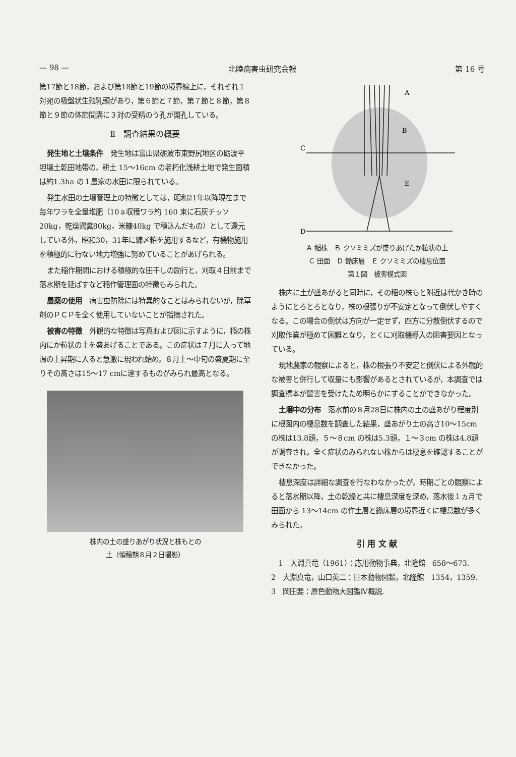— 98 — 北陸病害虫研究会報 第 16 号
第17節と18節，および第18節と19節の境界線上に，それぞれ１対宛の吸盤状生殖乳頭があり，第６節と７節，第７節と８節，第８節と９節の体節間溝に３対の受精のう孔が開孔している。
Ⅱ　調査結果の概要
発生地と土壌条件　発生地は富山県砺波市東野尻地区の砺波平坦壌土乾田地帯の，耕土 15～16cm の老朽化浅耕土地で発生面積は約1.3ha の１農家の水田に限られている。
発生水田の土壌管理上の特徴としては，昭和21年以降現在まで毎年ワラを全量堆肥（10ａ収穫ワラ約 160 束に石灰チッソ20kg，乾燥鶏糞80kg，米糠40kg で積込んだもの）として還元している外，昭和30，31年に練〆粕を施用するなど，有機物施用を積極的に行ない地力増強に努めていることがあげられる。
また稲作期間における積極的な田干しの励行と，刈取４日前まで落水期を延ばすなど稲作管理面の特徴もみられた。
農薬の使用　病害虫防除には特異的なことはみられないが，除草剤のＰＣＰを全く使用していないことが指摘された。
被害の特徴　外観的な特徴は写真および図に示すように，稲の株内にか粒状の土を盛あげることである。この症状は７月に入って地温の上昇期に入ると急激に現われ始め，８月上～中旬の盛夏期に至りその高さは15～17 cmに達するものがみられ最高となる。
株内の土の盛りあがり状況と株もとの
土（傾穂期８月２日撮影）
A
B
C
E
D
Ａ 稲株　Ｂ クソミミズが盛りあげたか粒状の土
Ｃ 田面　Ｄ 鋤床層　Ｅ クソミミズの棲息位置
第１図　被害模式図
株内に土が盛あがると同時に，その稲の株もと附近は代かき時のようにとろとろとなり，株の根張りが不安定となって倒伏しやすくなる。この場合の倒伏は方向が一定せず，四方に分散倒伏するので刈取作業が極めて困難となり，とくに刈取機導入の阻害要因となっている。
現地農家の観察によると，株の根張り不安定と倒伏による外観的な被害と併行して収量にも影響があるとされているが，本調査では調査標本が鼠害を受けたため明らかにすることができなかった。
土壌中の分布　落水前の８月28日に株内の土の盛あがり程度別に根圏内の棲息数を調査した結果，盛あがり土の高さ10～15cm の株は13.8頭，５～８cm の株は5.3頭，１～３cm の株は4.8頭が調査され，全く症状のみられない株からは棲息を確認することができなかった。
棲息深度は詳細な調査を行なわなかったが，時期ごとの観察によると落水期以降，土の乾燥と共に棲息深度を深め，落水後１ヵ月で田面から 13～14cm の作土層と鋤床層の境界近くに棲息数が多くみられた。
引 用 文 献
1　大淵真竜（1961）：応用動物事典，北隆館　658～673.　　2　大淵真竜，山口英二：日本動物図鑑，北隆館　1354，1359.　　3　岡田要：原色動物大図鑑Ⅳ概説.